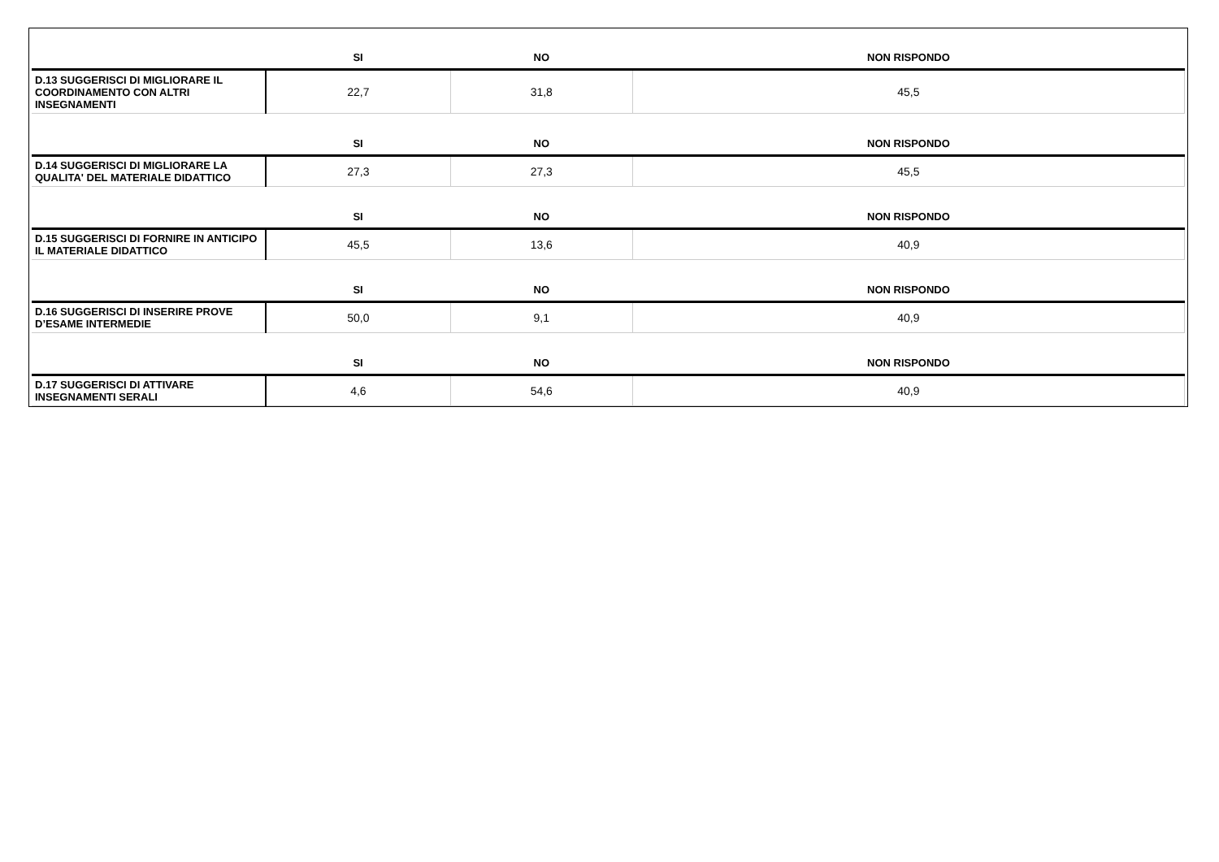| | SI | NO | NON RISPONDO |
| --- | --- | --- | --- |
| D.13 SUGGERISCI DI MIGLIORARE IL COORDINAMENTO CON ALTRI INSEGNAMENTI | 22,7 | 31,8 | 45,5 |
| | SI | NO | NON RISPONDO |
| D.14 SUGGERISCI DI MIGLIORARE LA QUALITA' DEL MATERIALE DIDATTICO | 27,3 | 27,3 | 45,5 |
| | SI | NO | NON RISPONDO |
| D.15 SUGGERISCI DI FORNIRE IN ANTICIPO IL MATERIALE DIDATTICO | 45,5 | 13,6 | 40,9 |
| | SI | NO | NON RISPONDO |
| D.16 SUGGERISCI DI INSERIRE PROVE D’ESAME INTERMEDIE | 50,0 | 9,1 | 40,9 |
| | SI | NO | NON RISPONDO |
| D.17 SUGGERISCI DI ATTIVARE INSEGNAMENTI SERALI | 4,6 | 54,6 | 40,9 |